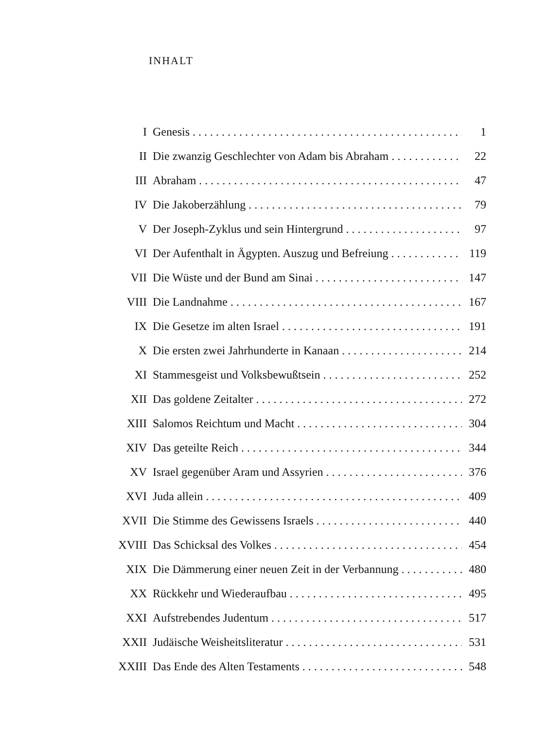INHALT
I Genesis 1
II Die zwanzig Geschlechter von Adam bis Abraham 22
III Abraham 47
IV Die Jakoberzählung 79
V Der Joseph-Zyklus und sein Hintergrund 97
VI Der Aufenthalt in Ägypten. Auszug und Befreiung 119
VII Die Wüste und der Bund am Sinai 147
VIII Die Landnahme 167
IX Die Gesetze im alten Israel 191
X Die ersten zwei Jahrhunderte in Kanaan 214
XI Stammesgeist und Volksbewußtsein 252
XII Das goldene Zeitalter 272
XIII Salomos Reichtum und Macht 304
XIV Das geteilte Reich 344
XV Israel gegenüber Aram und Assyrien 376
XVI Juda allein 409
XVII Die Stimme des Gewissens Israels 440
XVIII Das Schicksal des Volkes 454
XIX Die Dämmerung einer neuen Zeit in der Verbannung 480
XX Rückkehr und Wiederaufbau 495
XXI Aufstrebendes Judentum 517
XXII Judäische Weisheitsliteratur 531
XXIII Das Ende des Alten Testaments 548